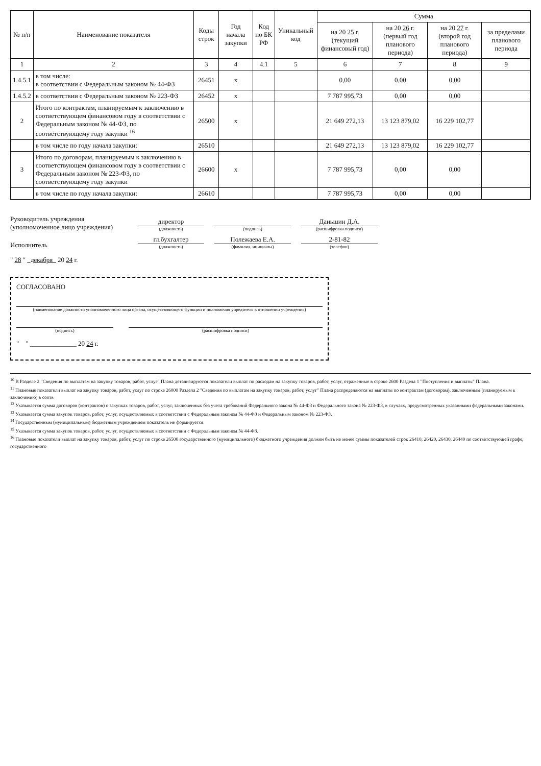| № п/п | Наименование показателя | Коды строк | Год начала закупки | Код по БК РФ | Уникальный код | Сумма | | | |
| --- | --- | --- | --- | --- | --- | --- | --- | --- | --- |
| | | | | | | на 20 25 г. (текущий финансовый год) | на 20 26 г. (первый год планового периода) | на 20 27 г. (второй год планового периода) | за пределами планового периода |
| 1 | 2 | 3 | 4 | 4.1 | 5 | 6 | 7 | 8 | 9 |
| 1.4.5.1 | в том числе: в соответствии с Федеральным законом № 44-ФЗ | 26451 | x | | | 0,00 | 0,00 | 0,00 | |
| 1.4.5.2 | в соответствии с Федеральным законом № 223-ФЗ | 26452 | x | | | 7 787 995,73 | 0,00 | 0,00 | |
| 2 | Итого по контрактам, планируемым к заключению в соответствующем финансовом году в соответствии с Федеральным законом № 44-ФЗ, по соответствующему году закупки <sup>16</sup> | 26500 | x | | | 21 649 272,13 | 13 123 879,02 | 16 229 102,77 | |
| | в том числе по году начала закупки: | 26510 | | | | 21 649 272,13 | 13 123 879,02 | 16 229 102,77 | |
| 3 | Итого по договорам, планируемым к заключению в соответствующем финансовом году в соответствии с Федеральным законом № 223-ФЗ, по соответствующему году закупки | 26600 | x | | | 7 787 995,73 | 0,00 | 0,00 | |
| | в том числе по году начала закупки: | 26610 | | | | 7 787 995,73 | 0,00 | 0,00 | |
Руководитель учреждения
(уполномоченное лицо учреждения)
директор
(должность)
(подпись)
Даньшин Д.А.
(расшифровка подписи)
Исполнитель
гл.бухгалтер
(должность)
Полежаева Е.А.
(фамилия, инициалы)
2-81-82
(телефон)
" 28 " декабря 20 24 г.
СОГЛАСОВАНО
(наименование должности уполномоченного лица органа, осуществляющего функции и полномочия учредителя в отношении учреждения)
(подпись) (расшифровка подписи)
" " ______________ 20 24 г.
<sup>10</sup> В Разделе 2 "Сведения по выплатам на закупку товаров, работ, услуг" Плана детализируются показатели выплат по расходам на закупку товаров, работ, услуг, отраженные в строке 2600 Раздела 1 "Поступления и выплаты" Плана.
<sup>11</sup> Плановые показатели выплат на закупку товаров, работ, услуг по строке 26000 Раздела 2 "Сведения по выплатам на закупку товаров, работ, услуг" Плана распределяются на выплаты по контрактам (договорам), заключенным (планируемым к заключению) в соотв
<sup>12</sup> Указывается сумма договоров (контрактов) о закупках товаров, работ, услуг, заключенных без учета требований Федерального закона № 44-ФЗ и Федерального закона № 223-ФЗ, в случаях, предусмотренных указанными федеральными законами.
<sup>13</sup> Указывается сумма закупок товаров, работ, услуг, осуществляемых в соответствии с Федеральным законом № 44-ФЗ и Федеральным законом № 223-ФЗ.
<sup>14</sup> Государственным (муниципальным) бюджетным учреждением показатель не формируется.
<sup>15</sup> Указывается сумма закупок товаров, работ, услуг, осуществляемых в соответствии с Федеральным законом № 44-ФЗ.
<sup>16</sup> Плановые показатели выплат на закупку товаров, работ, услуг по строке 26500 государственного (муниципального) бюджетного учреждения должен быть не менее суммы показателей строк 26410, 26420, 26430, 26440 по соответствующей графе, государственного